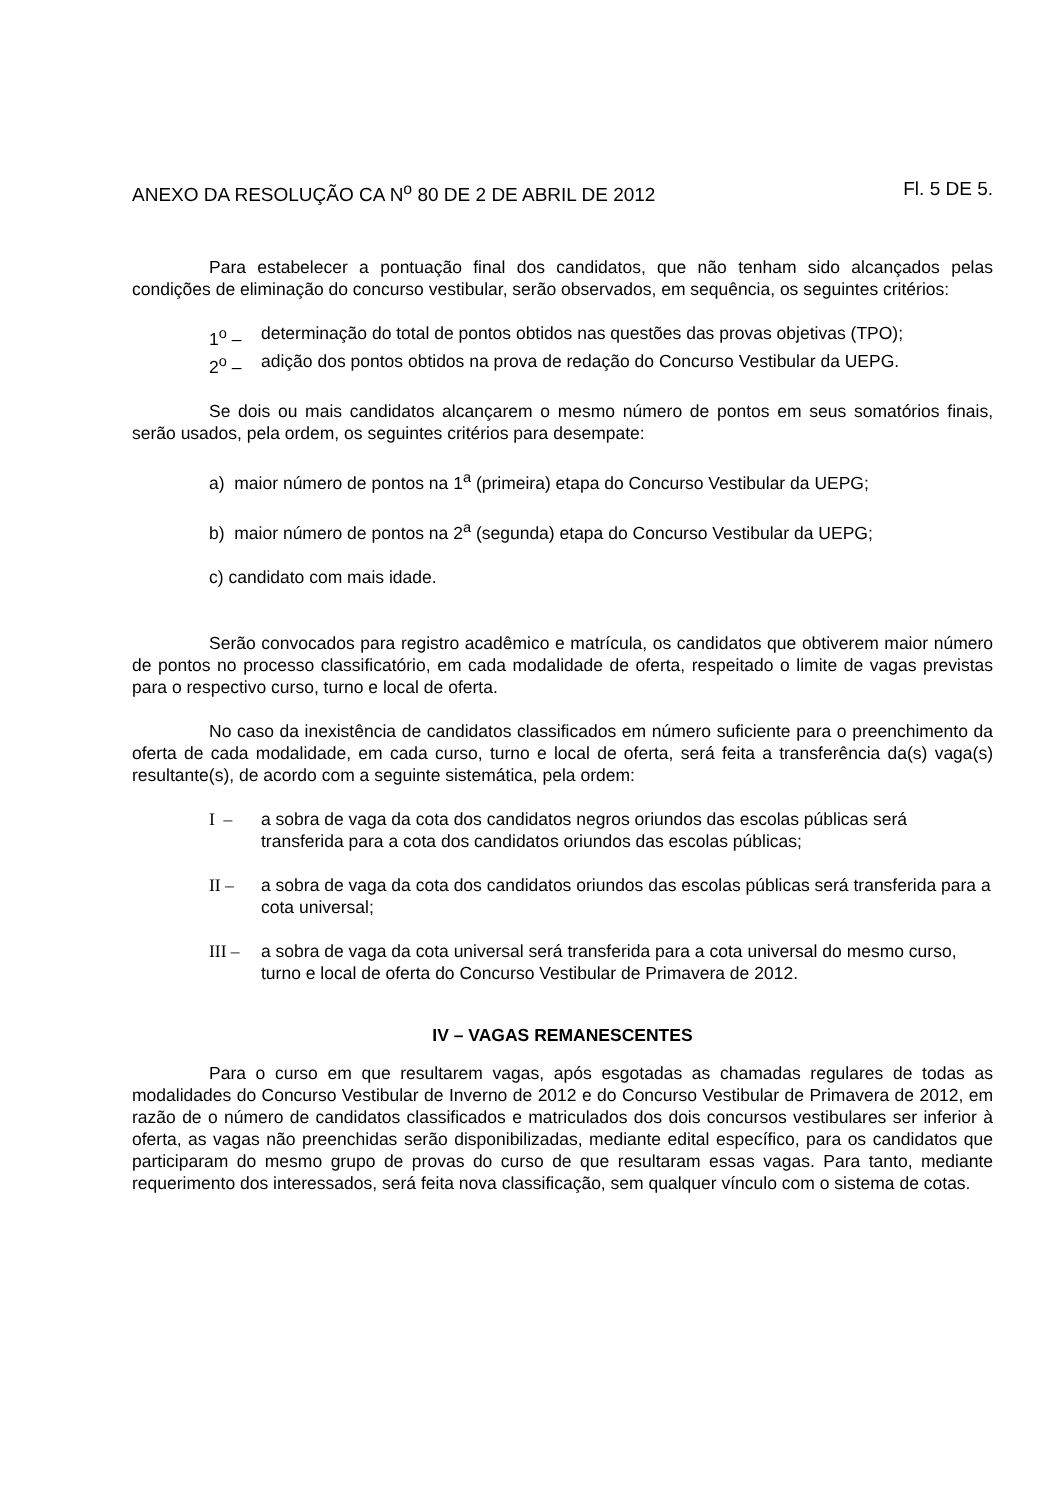ANEXO DA RESOLUÇÃO CA N<sup>o</sup> 80 DE 2 DE ABRIL DE 2012 Fl. 5 DE 5.
Para estabelecer a pontuação final dos candidatos, que não tenham sido alcançados pelas condições de eliminação do concurso vestibular, serão observados, em sequência, os seguintes critérios:
1<sup>o</sup> – determinação do total de pontos obtidos nas questões das provas objetivas (TPO);
2<sup>o</sup> – adição dos pontos obtidos na prova de redação do Concurso Vestibular da UEPG.
Se dois ou mais candidatos alcançarem o mesmo número de pontos em seus somatórios finais, serão usados, pela ordem, os seguintes critérios para desempate:
a) maior número de pontos na 1<sup>a</sup> (primeira) etapa do Concurso Vestibular da UEPG;
b) maior número de pontos na 2<sup>a</sup> (segunda) etapa do Concurso Vestibular da UEPG;
c) candidato com mais idade.
Serão convocados para registro acadêmico e matrícula, os candidatos que obtiverem maior número de pontos no processo classificatório, em cada modalidade de oferta, respeitado o limite de vagas previstas para o respectivo curso, turno e local de oferta.
No caso da inexistência de candidatos classificados em número suficiente para o preenchimento da oferta de cada modalidade, em cada curso, turno e local de oferta, será feita a transferência da(s) vaga(s) resultante(s), de acordo com a seguinte sistemática, pela ordem:
I – a sobra de vaga da cota dos candidatos negros oriundos das escolas públicas será transferida para a cota dos candidatos oriundos das escolas públicas;
II – a sobra de vaga da cota dos candidatos oriundos das escolas públicas será transferida para a cota universal;
III – a sobra de vaga da cota universal será transferida para a cota universal do mesmo curso, turno e local de oferta do Concurso Vestibular de Primavera de 2012.
IV – VAGAS REMANESCENTES
Para o curso em que resultarem vagas, após esgotadas as chamadas regulares de todas as modalidades do Concurso Vestibular de Inverno de 2012 e do Concurso Vestibular de Primavera de 2012, em razão de o número de candidatos classificados e matriculados dos dois concursos vestibulares ser inferior à oferta, as vagas não preenchidas serão disponibilizadas, mediante edital específico, para os candidatos que participaram do mesmo grupo de provas do curso de que resultaram essas vagas. Para tanto, mediante requerimento dos interessados, será feita nova classificação, sem qualquer vínculo com o sistema de cotas.